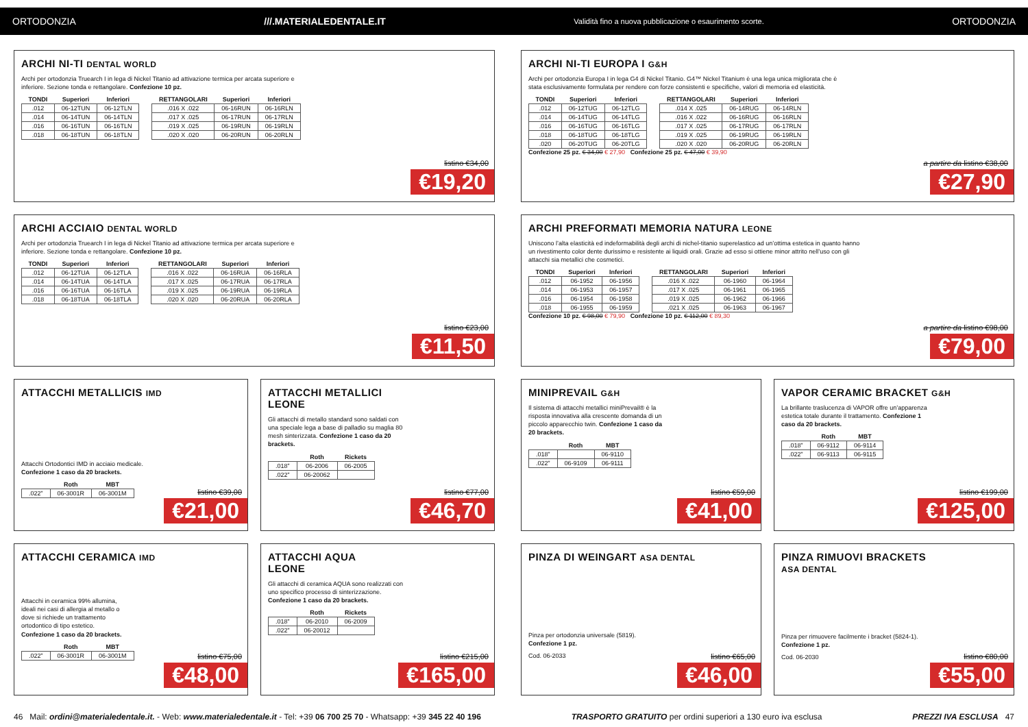ORTODONZIA ///.MATERIALEDENTALE.IT Validità fino a nuova pubblicazione o esaurimento scorte. ORTODONZIA
ARCHI NI-TI DENTAL WORLD
Archi per ortodonzia Truearch I in lega di Nickel Titanio ad attivazione termica per arcata superiore e inferiore. Sezione tonda e rettangolare. Confezione 10 pz.
| TONDI | Superiori | Inferiori |
| --- | --- | --- |
| .012 | 06-12TUN | 06-12TLN |
| .014 | 06-14TUN | 06-14TLN |
| .016 | 06-16TUN | 06-16TLN |
| .018 | 06-18TUN | 06-18TLN |
| RETTANGOLARI | Superiori | Inferiori |
| --- | --- | --- |
| .016 X .022 | 06-16RUN | 06-16RLN |
| .017 X .025 | 06-17RUN | 06-17RLN |
| .019 X .025 | 06-19RUN | 06-19RLN |
| .020 X .020 | 06-20RUN | 06-20RLN |
listino €34,00
€19,20
ARCHI ACCIAIO DENTAL WORLD
Archi per ortodonzia Truearch I in lega di Nickel Titanio ad attivazione termica per arcata superiore e inferiore. Sezione tonda e rettangolare. Confezione 10 pz.
| TONDI | Superiori | Inferiori |
| --- | --- | --- |
| .012 | 06-12TUA | 06-12TLA |
| .014 | 06-14TUA | 06-14TLA |
| .016 | 06-16TUA | 06-16TLA |
| .018 | 06-18TUA | 06-18TLA |
| RETTANGOLARI | Superiori | Inferiori |
| --- | --- | --- |
| .016 X .022 | 06-16RUA | 06-16RLA |
| .017 X .025 | 06-17RUA | 06-17RLA |
| .019 X .025 | 06-19RUA | 06-19RLA |
| .020 X .020 | 06-20RUA | 06-20RLA |
listino €23,00
€11,50
ATTACCHI METALLICIS IMD
Attacchi Ortodontici IMD in acciaio medicale.
Confezione 1 caso da 20 brackets.
| | Roth | MBT |
| --- | --- | --- |
| .022” | 06-3001R | 06-3001M |
listino €39,00
€21,00
ATTACCHI METALLICI
LEONE
Gli attacchi di metallo standard sono saldati con una speciale lega a base di palladio su maglia 80 mesh sinterizzata. Confezione 1 caso da 20 brackets.
| | Roth | Rickets |
| --- | --- | --- |
| .018” | 06-2006 | 06-2005 |
| .022” | 06-20062 | |
listino €77,00
€46,70
ATTACCHI CERAMICA IMD
Attacchi in ceramica 99% allumina, ideali nei casi di allergia al metallo o dove si richiede un trattamento ortodontico di tipo estetico. Confezione 1 caso da 20 brackets.
| | Roth | MBT |
| --- | --- | --- |
| .022” | 06-3001R | 06-3001M |
listino €75,00
€48,00
ATTACCHI AQUA
LEONE
Gli attacchi di ceramica AQUA sono realizzati con uno specifico processo di sinterizzazione. Confezione 1 caso da 20 brackets.
| | Roth | Rickets |
| --- | --- | --- |
| .018” | 06-2010 | 06-2009 |
| .022” | 06-20012 | |
listino €215,00
€165,00
ARCHI NI-TI EUROPA I G&H
Archi per ortodonzia Europa I in lega G4 di Nickel Titanio. G4™ Nickel Titanium è una lega unica migliorata che è stata esclusivamente formulata per rendere con forze consistenti e specifiche, valori di memoria ed elasticità.
| TONDI | Superiori | Inferiori |
| --- | --- | --- |
| .012 | 06-12TUG | 06-12TLG |
| .014 | 06-14TUG | 06-14TLG |
| .016 | 06-16TUG | 06-16TLG |
| .018 | 06-18TUG | 06-18TLG |
| .020 | 06-20TUG | 06-20TLG |
| RETTANGOLARI | Superiori | Inferiori |
| --- | --- | --- |
| .014 X .025 | 06-14RUG | 06-14RLN |
| .016 X .022 | 06-16RUG | 06-16RLN |
| .017 X .025 | 06-17RUG | 06-17RLN |
| .019 X .025 | 06-19RUG | 06-19RLN |
| .020 X .020 | 06-20RUG | 06-20RLN |
Confezione 25 pz. € 34,00 € 27,90 Confezione 25 pz. € 47,00 € 39,90
a partire da listino €38,00
€27,90
ARCHI PREFORMATI MEMORIA NATURA LEONE
Uniscono l’alta elasticità ed indeformabilità degli archi di nichel-titanio superelastico ad un’ottima estetica in quanto hanno un rivestimento color dente durissimo e resistente ai liquidi orali. Grazie ad esso si ottiene minor attrito nell’uso con gli attacchi sia metallici che cosmetici.
| TONDI | Superiori | Inferiori |
| --- | --- | --- |
| .012 | 06-1952 | 06-1956 |
| .014 | 06-1953 | 06-1957 |
| .016 | 06-1954 | 06-1958 |
| .018 | 06-1955 | 06-1959 |
| RETTANGOLARI | Superiori | Inferiori |
| --- | --- | --- |
| .016 X .022 | 06-1960 | 06-1964 |
| .017 X .025 | 06-1961 | 06-1965 |
| .019 X .025 | 06-1962 | 06-1966 |
| .021 X .025 | 06-1963 | 06-1967 |
Confezione 10 pz. € 98,00 € 79,90 Confezione 10 pz. € 112,00 € 89,30
a partire da listino €98,00
€79,00
MINIPREVAIL G&H
Il sistema di attacchi metallici miniPrevail® è la risposta innovativa alla crescente domanda di un piccolo apparecchio twin. Confezione 1 caso da 20 brackets.
| | Roth | MBT |
| --- | --- | --- |
| .018” | | 06-9110 |
| .022” | 06-9109 | 06-9111 |
listino €59,00
€41,00
VAPOR CERAMIC BRACKET G&H
La brillante traslucenza di VAPOR offre un’apparenza estetica totale durante il trattamento. Confezione 1 caso da 20 brackets.
| | Roth | MBT |
| --- | --- | --- |
| .018” | 06-9112 | 06-9114 |
| .022” | 06-9113 | 06-9115 |
listino €199,00
€125,00
PINZA DI WEINGART ASA DENTAL
Pinza per ortodonzia universale (5819).
Confezione 1 pz.
Cod. 06-2033
listino €65,00
€46,00
PINZA RIMUOVI BRACKETS
ASA DENTAL
Pinza per rimuovere facilmente i bracket (5824-1).
Confezione 1 pz.
Cod. 06-2030
listino €80,00
€55,00
46 Mail: ordini@materialedentale.it. - Web: www.materialedentale.it - Tel: +39 06 700 25 70 - Whatsapp: +39 345 22 40 196 TRASPORTO GRATUITO per ordini superiori a 130 euro iva esclusa PREZZI IVA ESCLUSA 47